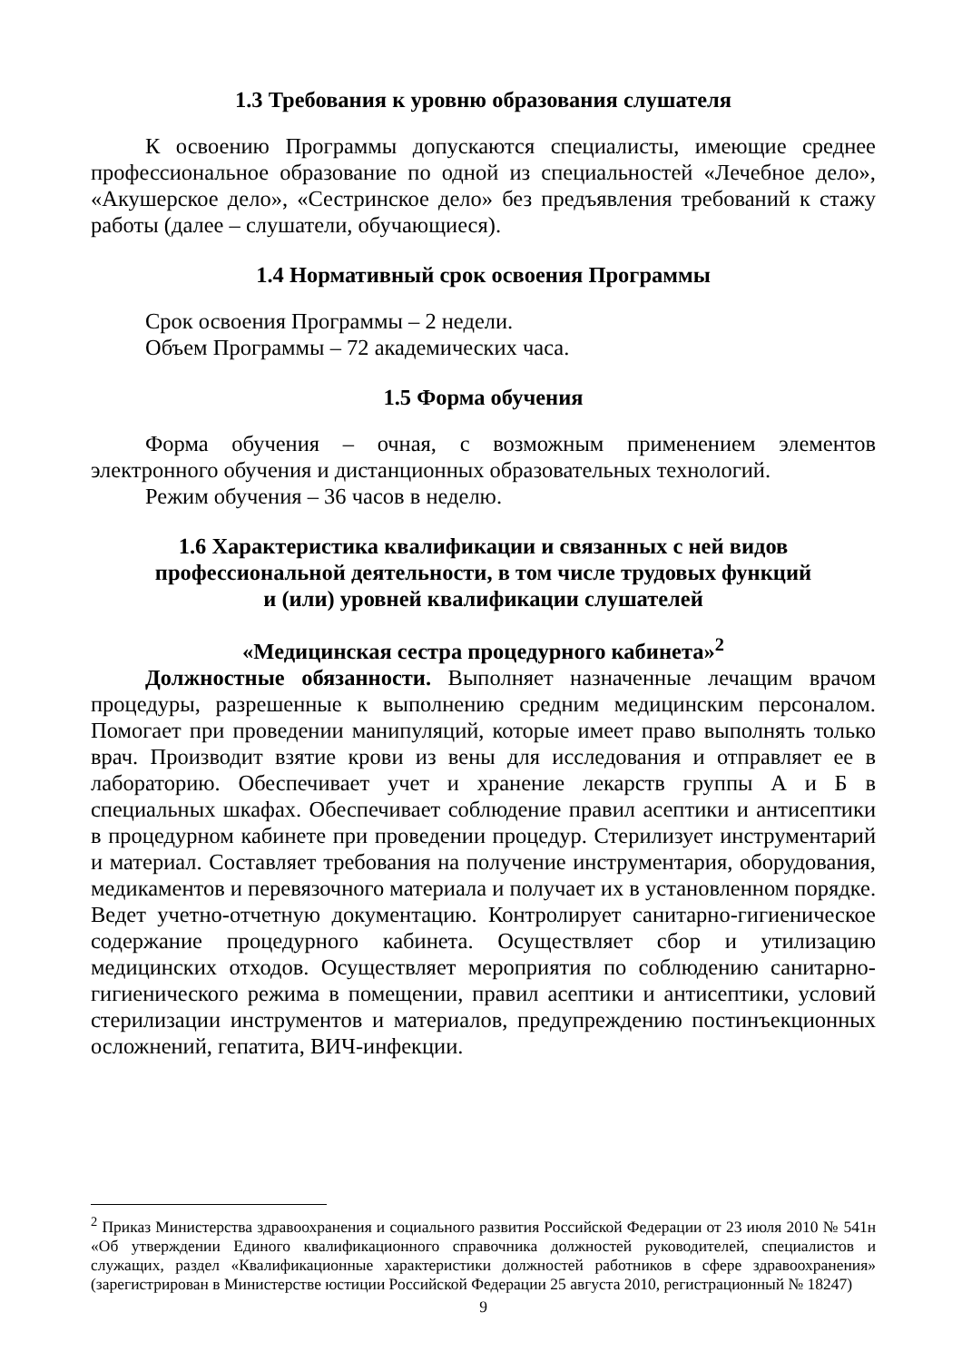1.3 Требования к уровню образования слушателя
К освоению Программы допускаются специалисты, имеющие среднее профессиональное образование по одной из специальностей «Лечебное дело», «Акушерское дело», «Сестринское дело» без предъявления требований к стажу работы (далее – слушатели, обучающиеся).
1.4 Нормативный срок освоения Программы
Срок освоения Программы – 2 недели.
Объем Программы – 72 академических часа.
1.5 Форма обучения
Форма обучения – очная, с возможным применением элементов электронного обучения и дистанционных образовательных технологий.
Режим обучения – 36 часов в неделю.
1.6 Характеристика квалификации и связанных с ней видов
профессиональной деятельности, в том числе трудовых функций
и (или) уровней квалификации слушателей
«Медицинская сестра процедурного кабинета»<sup>2</sup>
Должностные обязанности. Выполняет назначенные лечащим врачом процедуры, разрешенные к выполнению средним медицинским персоналом. Помогает при проведении манипуляций, которые имеет право выполнять только врач. Производит взятие крови из вены для исследования и отправляет ее в лабораторию. Обеспечивает учет и хранение лекарств группы А и Б в специальных шкафах. Обеспечивает соблюдение правил асептики и антисептики в процедурном кабинете при проведении процедур. Стерилизует инструментарий и материал. Составляет требования на получение инструментария, оборудования, медикаментов и перевязочного материала и получает их в установленном порядке. Ведет учетно-отчетную документацию. Контролирует санитарно-гигиеническое содержание процедурного кабинета. Осуществляет сбор и утилизацию медицинских отходов. Осуществляет мероприятия по соблюдению санитарно-гигиенического режима в помещении, правил асептики и антисептики, условий стерилизации инструментов и материалов, предупреждению постинъекционных осложнений, гепатита, ВИЧ-инфекции.
<sup>2</sup> Приказ Министерства здравоохранения и социального развития Российской Федерации от 23 июля 2010 № 541н «Об утверждении Единого квалификационного справочника должностей руководителей, специалистов и служащих, раздел «Квалификационные характеристики должностей работников в сфере здравоохранения» (зарегистрирован в Министерстве юстиции Российской Федерации 25 августа 2010, регистрационный № 18247)
9